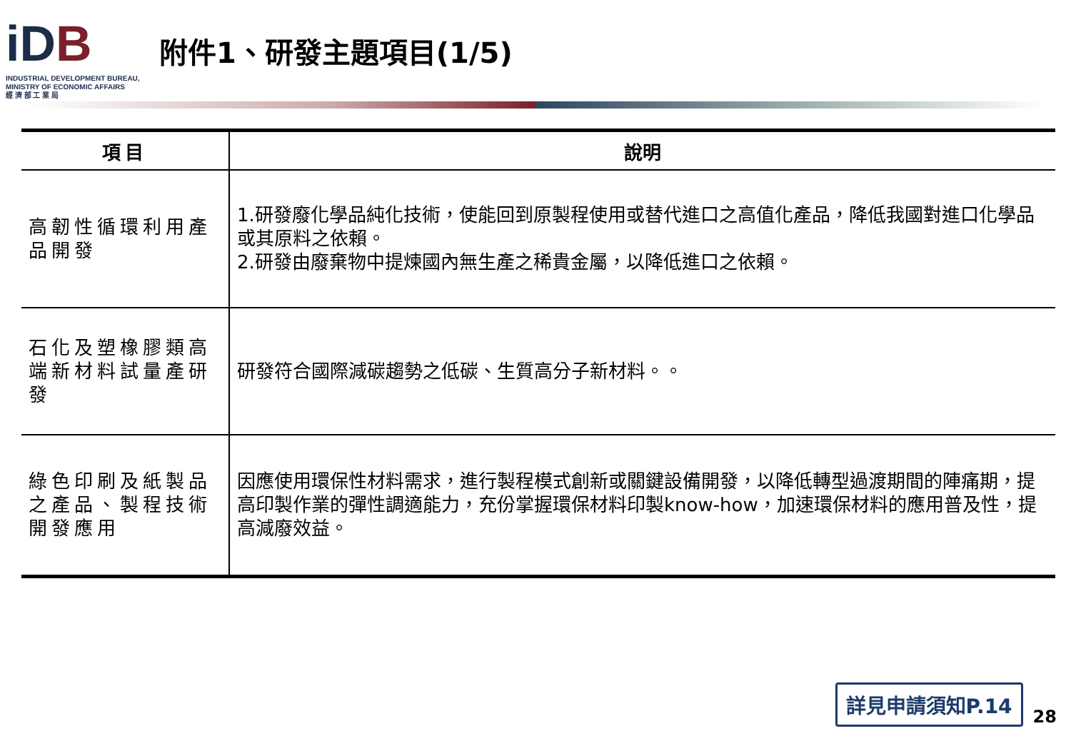iDB
INDUSTRIAL DEVELOPMENT BUREAU,
MINISTRY OF ECONOMIC AFFAIRS
經 濟 部 工 業 局
附件1、研發主題項目(1/5)
| 項目 | 說明 |
| --- | --- |
| 高韌性循環利用產品開發 | 1.研發廢化學品純化技術，使能回到原製程使用或替代進口之高值化產品，降低我國對進口化學品或其原料之依賴。 2.研發由廢棄物中提煉國內無生產之稀貴金屬，以降低進口之依賴。 |
| 石化及塑橡膠類高端新材料試量產研發 | 研發符合國際減碳趨勢之低碳、生質高分子新材料。。 |
| 綠色印刷及紙製品之產品、製程技術開發應用 | 因應使用環保性材料需求，進行製程模式創新或關鍵設備開發，以降低轉型過渡期間的陣痛期，提高印製作業的彈性調適能力，充份掌握環保材料印製know-how，加速環保材料的應用普及性，提高減廢效益。 |
詳見申請須知P.14
28